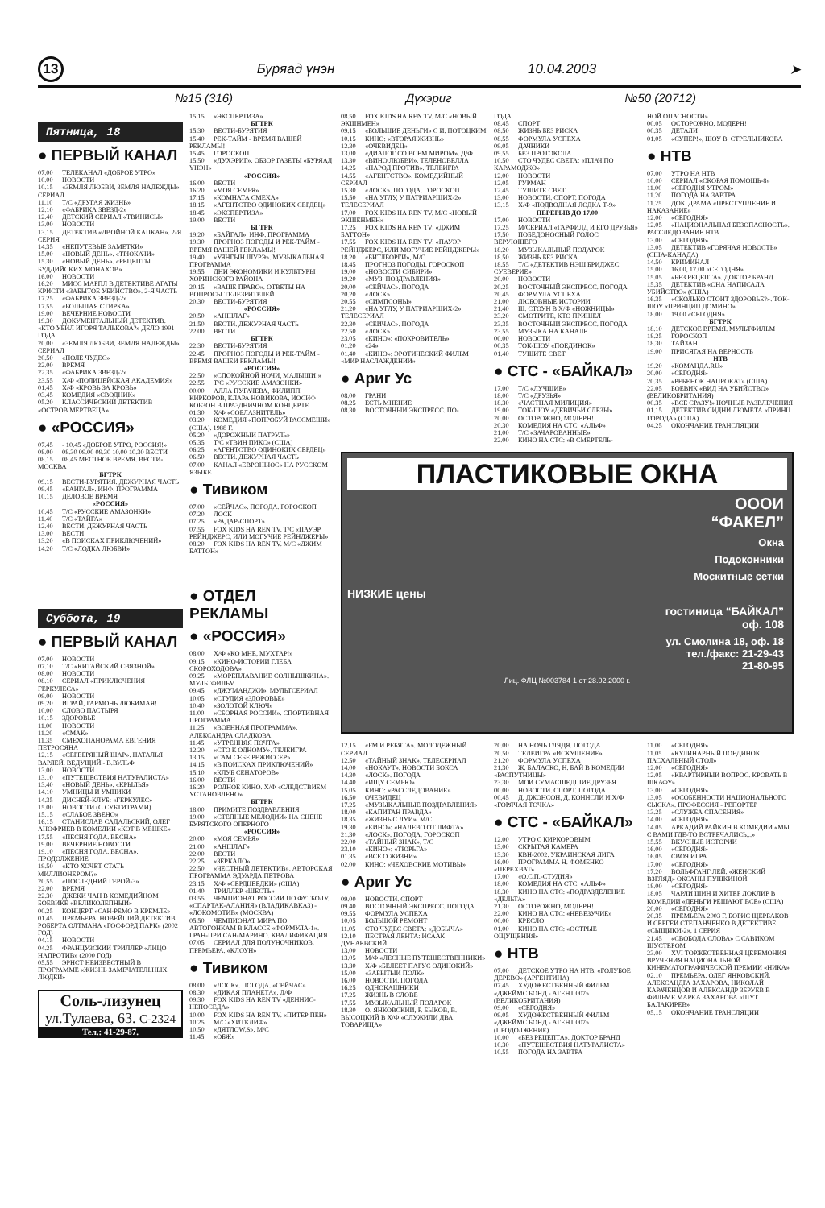13 Буряад үнэн 10.04.2003 ➤
№15 (316) Дүхэриг №50 (20712)
Пятница, 18
● ПЕРВЫЙ КАНАЛ
07.00 ТЕЛЕКАНАЛ «ДОБРОЕ УТРО»
10.00 НОВОСТИ
10.15 «ЗЕМЛЯ ЛЮБВИ, ЗЕМЛЯ НАДЕЖДЫ». СЕРИАЛ
11.10 Т/С «ДРУГАЯ ЖИЗНЬ»
12.10 «ФАБРИКА ЗВЕЗД-2»
12.40 ДЕТСКИЙ СЕРИАЛ «ТВИНИСЫ»
13.00 НОВОСТИ
13.15 ДЕТЕКТИВ «ДВОЙНОЙ КАПКАН». 2-Я СЕРИЯ
14.35 «НЕПУТЕВЫЕ ЗАМЕТКИ»
15.00 «НОВЫЙ ДЕНЬ». «ТРЮКАЧИ»
15.30 «НОВЫЙ ДЕНЬ». «РЕЦЕПТЫ БУДДИЙСКИХ МОНАХОВ»
16.00 НОВОСТИ
16.20 МИСС МАРПЛ В ДЕТЕКТИВЕ АГАТЫ КРИСТИ «ЗАБЫТОЕ УБИЙСТВО». 2-Я ЧАСТЬ
17.25 «ФАБРИКА ЗВЕЗД-2»
17.55 «БОЛЬШАЯ СТИРКА»
19.00 ВЕЧЕРНИЕ НОВОСТИ
19.30 ДОКУМЕНТАЛЬНЫЙ ДЕТЕКТИВ. «КТО УБИЛ ИГОРЯ ТАЛЬКОВА?» ДЕЛО 1991 ГОДА
20.00 «ЗЕМЛЯ ЛЮБВИ, ЗЕМЛЯ НАДЕЖДЫ». СЕРИАЛ
20.50 «ПОЛЕ ЧУДЕС»
22.00 ВРЕМЯ
22.35 «ФАБРИКА ЗВЕЗД-2»
23.55 Х/Ф «ПОЛИЦЕЙСКАЯ АКАДЕМИЯ»
01.45 Х/Ф «КРОВЬ ЗА КРОВЬ»
03.45 КОМЕДИЯ «СВОДНИК»
05.20 КЛАССИЧЕСКИЙ ДЕТЕКТИВ «ОСТРОВ МЕРТВЕЦА»
● «РОССИЯ»
07.45 - 10.45 «ДОБРОЕ УТРО, РОССИЯ!»
08.00 08.30 09.00 09.30 10.00 10.30 ВЕСТИ
08.15 08.45 МЕСТНОЕ ВРЕМЯ. ВЕСТИ-МОСКВА
БГТРК
09.15 ВЕСТИ-БУРЯТИЯ. ДЕЖУРНАЯ ЧАСТЬ
09.45 «БАЙГАЛ». ИНФ. ПРОГРАММА
10.15 ДЕЛОВОЕ ВРЕМЯ
«РОССИЯ»
10.45 Т/С «РУССКИЕ АМАЗОНКИ»
11.40 Т/С «ТАЙГА»
12.40 ВЕСТИ. ДЕЖУРНАЯ ЧАСТЬ
13.00 ВЕСТИ
13.20 «В ПОИСКАХ ПРИКЛЮЧЕНИЙ»
14.20 Т/С «ЛОДКА ЛЮБВИ»
Суббота, 19
● ПЕРВЫЙ КАНАЛ
07.00 НОВОСТИ
07.10 Т/С «КИТАЙСКИЙ СВЯЗНОЙ»
08.00 НОВОСТИ
08.10 СЕРИАЛ «ПРИКЛЮЧЕНИЯ ГЕРКУЛЕСА»
09.00 НОВОСТИ
09.20 ИГРАЙ, ГАРМОНЬ ЛЮБИМАЯ!
10.00 СЛОВО ПАСТЫРЯ
10.15 ЗДОРОВЬЕ
11.00 НОВОСТИ
11.20 «СМАК»
11.35 СМЕХОПАНОРАМА ЕВГЕНИЯ ПЕТРОСЯНА
12.15 «СЕРЕБРЯНЫЙ ШАР». НАТАЛЬЯ ВАРЛЕЙ. ВЕДУЩИЙ - В.ВУЛЬФ
13.00 НОВОСТИ
13.10 «ПУТЕШЕСТВИЯ НАТУРАЛИСТА»
13.40 «НОВЫЙ ДЕНЬ». «КРЫЛЬЯ»
14.10 УМНИЦЫ И УМНИКИ
14.35 ДИСНЕЙ-КЛУБ: «ГЕРКУЛЕС»
15.00 НОВОСТИ (С СУБТИТРАМИ)
15.15 «СЛАБОЕ ЗВЕНО»
16.15 СТАНИСЛАВ САДАЛЬСКИЙ, ОЛЕГ АНОФРИЕВ В КОМЕДИИ «КОТ В МЕШКЕ»
17.55 «ПЕСНЯ ГОДА. ВЕСНА»
19.00 ВЕЧЕРНИЕ НОВОСТИ
19.10 «ПЕСНЯ ГОДА. ВЕСНА». ПРОДОЛЖЕНИЕ
19.50 «КТО ХОЧЕТ СТАТЬ МИЛЛИОНЕРОМ?»
20.55 «ПОСЛЕДНИЙ ГЕРОЙ-3»
22.00 ВРЕМЯ
22.30 ДЖЕКИ ЧАН В КОМЕДИЙНОМ БОЕВИКЕ «ВЕЛИКОЛЕПНЫЙ»
00.25 КОНЦЕРТ «САН-РЕМО В КРЕМЛЕ»
01.45 ПРЕМЬЕРА. НОВЕЙШИЙ ДЕТЕКТИВ РОБЕРТА ОЛТМАНА «ГОСФОРД ПАРК» (2002 ГОД)
04.15 НОВОСТИ
04.25 ФРАНЦУЗСКИЙ ТРИЛЛЕР «ЛИЦО НАПРОТИВ» (2000 ГОД)
05.55 ЭРНСТ НЕИЗВЕСТНЫЙ В ПРОГРАММЕ «ЖИЗНЬ ЗАМЕЧАТЕЛЬНЫХ ЛЮДЕЙ»
Соль-лизунец
ул.Тулаева, 63. С-2324
Тел.: 41-29-87.
15.15 «ЭКСПЕРТИЗА»
БГТРК
15.30 ВЕСТИ-БУРЯТИЯ
15.40 РЕК-ТАЙМ - ВРЕМЯ ВАШЕЙ РЕКЛАМЫ!
15.45 ГОРОСКОП
15.50 «ДУХЭРИГ». ОБЗОР ГАЗЕТЫ «БУРЯАД ҮНЭН»
«РОССИЯ»
16.00 ВЕСТИ
16.20 «МОЯ СЕМЬЯ»
17.15 «КОМНАТА СМЕХА»
18.15 «АГЕНТСТВО ОДИНОКИХ СЕРДЕЦ»
18.45 «ЭКСПЕРТИЗА»
19.00 ВЕСТИ
БГТРК
19.20 «БАЙГАЛ». ИНФ. ПРОГРАММА
19.30 ПРОГНОЗ ПОГОДЫ И РЕК-ТАЙМ - ВРЕМЯ ВАШЕЙ РЕКЛАМЫ!
19.40 «УЯНГЫН ШУРЭ». МУЗЫКАЛЬНАЯ ПРОГРАММА
19.55 ДНИ ЭКОНОМИКИ И КУЛЬТУРЫ ХОРИНСКОГО РАЙОНА
20.15 «ВАШЕ ПРАВО». ОТВЕТЫ НА ВОПРОСЫ ТЕЛЕЗРИТЕЛЕЙ
20.30 ВЕСТИ-БУРЯТИЯ
«РОССИЯ»
20.50 «АНШЛАГ»
21.50 ВЕСТИ. ДЕЖУРНАЯ ЧАСТЬ
22.00 ВЕСТИ
БГТРК
22.30 ВЕСТИ-БУРЯТИЯ
22.45 ПРОГНОЗ ПОГОДЫ И РЕК-ТАЙМ - ВРЕМЯ ВАШЕЙ РЕКЛАМЫ!
«РОССИЯ»
22.50 «СПОКОЙНОЙ НОЧИ, МАЛЫШИ!»
22.55 Т/С «РУССКИЕ АМАЗОНКИ»
00.00 АЛЛА ПУГАЧЕВА, ФИЛИПП КИРКОРОВ, КЛАРА НОВИКОВА, ИОСИФ КОБЗОН В ПРАЗДНИЧНОМ КОНЦЕРТЕ
01.30 Х/Ф «СОБЛАЗНИТЕЛЬ»
03.20 КОМЕДИЯ «ПОПРОБУЙ РАССМЕШИ» (США). 1988 Г.
05.20 «ДОРОЖНЫЙ ПАТРУЛЬ»
05.35 Т/С «ТВИН ПИКС» (США)
06.25 «АГЕНТСТВО ОДИНОКИХ СЕРДЕЦ»
06.50 ВЕСТИ. ДЕЖУРНАЯ ЧАСТЬ
07.00 КАНАЛ «ЕВРОНЬЮС» НА РУССКОМ ЯЗЫКЕ
● Тивиком
07.00 «СЕЙЧАС». ПОГОДА. ГОРОСКОП
07.20 ЛОСК
07.25 «РАДАР-СПОРТ»
07.55 FOX KIDS НА REN TV. Т/С «ПАУЭР РЕЙНДЖЕРС, ИЛИ МОГУЧИЕ РЕЙНДЖЕРЫ»
08.20 FOX KIDS НА REN TV. М/С «ДЖИМ БАТТОН»
● ОТДЕЛ РЕКЛАМЫ
● «РОССИЯ»
08.00 Х/Ф «КО МНЕ, МУХТАР!»
09.15 «КИНО-ИСТОРИИ ГЛЕБА СКОРОХОДОВА»
09.25 «МОРЕПЛАВАНИЕ СОЛНЫШКИНА». МУЛЬТФИЛЬМ
09.45 «ДЖУМАНДЖИ». МУЛЬТСЕРИАЛ
10.05 «СТУДИЯ «ЗДОРОВЬЕ»
10.40 «ЗОЛОТОЙ КЛЮЧ»
11.00 «СБОРНАЯ РОССИИ». СПОРТИВНАЯ ПРОГРАММА
11.25 «ВОЕННАЯ ПРОГРАММА». АЛЕКСАНДРА СЛАДКОВА
11.45 «УТРЕННЯЯ ПОЧТА»
12.20 «СТО К ОДНОМУ». ТЕЛЕИГРА
13.15 «САМ СЕБЕ РЕЖИССЕР»
14.15 «В ПОИСКАХ ПРИКЛЮЧЕНИЙ»
15.10 «КЛУБ СЕНАТОРОВ»
16.00 ВЕСТИ
16.20 РОДНОЕ КИНО. Х/Ф «СЛЕДСТВИЕМ УСТАНОВЛЕНО»
БГТРК
18.00 ПРИМИТЕ ПОЗДРАВЛЕНИЯ
19.00 «СТЕПНЫЕ МЕЛОДИИ» НА СЦЕНЕ БУРЯТСКОГО ОПЕРНОГО
«РОССИЯ»
20.00 «МОЯ СЕМЬЯ»
21.00 «АНШЛАГ»
22.00 ВЕСТИ
22.25 «ЗЕРКАЛО»
22.50 «ЧЕСТНЫЙ ДЕТЕКТИВ». АВТОРСКАЯ ПРОГРАММА ЭДУАРДА ПЕТРОВА
23.15 Х/Ф «СЕРДЦЕЕДКИ» (США)
01.40 ТРИЛЛЕР «ШЕСТЬ»
03.55 ЧЕМПИОНАТ РОССИИ ПО ФУТБОЛУ. «СПАРТАК-АЛАНИЯ» (ВЛАДИКАВКАЗ) - «ЛОКОМОТИВ» (МОСКВА)
05.50 ЧЕМПИОНАТ МИРА ПО АВТОГОНКАМ В КЛАССЕ «ФОРМУЛА-1». ГРАН-ПРИ САН-МАРИНО. КВАЛИФИКАЦИЯ
07.05 СЕРИАЛ ДЛЯ ПОЛУНОЧНИКОВ. ПРЕМЬЕРА. «КЛОУН»
● Тивиком
08.00 «ЛОСК». ПОГОДА. «СЕЙЧАС»
08.30 «ДИКАЯ ПЛАНЕТА», Д/Ф
09.30 FOX KIDS НА REN TV «ДЕННИС-НЕПОСЕДА»
10.00 FOX KIDS НА REN TV. «ПИТЕР ПЕН»
10.25 М/С «ХИТКЛИФ»
10.50 «ДЯТЛОW,S», М/С
11.45 «ОБЖ»
08.50 FOX KIDS НА REN TV. М/С «НОВЫЙ ЭКШНМЕН»
09.15 «БОЛЬШИЕ ДЕНЬГИ» С И. ПОТОЦКИМ
10.15 КИНО: «ВТОРАЯ ЖИЗНЬ»
12.30 «ОЧЕВИДЕЦ»
13.00 «ДИАЛОГ СО ВСЕМ МИРОМ». Д/Ф
13.30 «ВИНО ЛЮБВИ». ТЕЛЕНОВЕЛЛА
14.25 «НАРОД ПРОТИВ». ТЕЛЕИГРА
14.55 «АГЕНТСТВО». КОМЕДИЙНЫЙ СЕРИАЛ
15.30 «ЛОСК». ПОГОДА. ГОРОСКОП
15.50 «НА УГЛУ, У ПАТРИАРШИХ-2», ТЕЛЕСЕРИАЛ
17.00 FOX KIDS НА REN TV. М/С «НОВЫЙ ЭКШЕНМЕН»
17.25 FOX KIDS НА REN TV: «ДЖИМ БАТТОН»
17.55 FOX KIDS НА REN TV: «ПАУЭР РЕЙНДЖЕРС, ИЛИ МОГУЧИЕ РЕЙНДЖЕРЫ»
18.20 «БИТЛБОРГИ», М/С
18.45 ПРОГНОЗ ПОГОДЫ. ГОРОСКОП
19.00 «НОВОСТИ СИБИРИ»
19.20 «МУЗ. ПОЗДРАВЛЕНИЯ»
20.00 «СЕЙЧАС». ПОГОДА
20.20 «ЛОСК»
20.55 «СИМПСОНЫ»
21.20 «НА УГЛУ, У ПАТРИАРШИХ-2», ТЕЛЕСЕРИАЛ
22.30 «СЕЙЧАС». ПОГОДА
22.50 «ЛОСК»
23.05 «КИНО»: «ПОКРОВИТЕЛЬ»
01.20 «24»
01.40 «КИНО»: ЭРОТИЧЕСКИЙ ФИЛЬМ «МИР НАСЛАЖДЕНИЙ»
● Ариг Ус
08.00 ГРАНИ
08.25 ЕСТЬ МНЕНИЕ
08.30 ВОСТОЧНЫЙ ЭКСПРЕСС. ПО-
ГОДА
08.45 СПОРТ
08.50 ЖИЗНЬ БЕЗ РИСКА
08.55 ФОРМУЛА УСПЕХА
09.05 ДАЧНИКИ
09.55 БЕЗ ПРОТОКОЛА
10.50 СТО ЧУДЕС СВЕТА: «ПЛАЧ ПО КАРАМОДЖО»
12.00 НОВОСТИ
12.05 ГУРМАН
12.45 ТУШИТЕ СВЕТ
13.00 НОВОСТИ. СПОРТ. ПОГОДА
13.15 Х/Ф «ПОДВОДНАЯ ЛОДКА Т-9»
ПЕРЕРЫВ ДО 17.00
17.00 НОВОСТИ
17.25 М/СЕРИАЛ «ГАРФИЛД И ЕГО ДРУЗЬЯ»
17.50 ПОБЕДОНОСНЫЙ ГОЛОС ВЕРУЮЩЕГО
18.20 МУЗЫКАЛЬНЫЙ ПОДАРОК
18.50 ЖИЗНЬ БЕЗ РИСКА
18.55 Т/С «ДЕТЕКТИВ НЭШ БРИДЖЕС: СУЕВЕРИЕ»
20.00 НОВОСТИ
20.25 ВОСТОЧНЫЙ ЭКСПРЕСС. ПОГОДА
20.45 ФОРМУЛА УСПЕХА
21.00 ЛЮБОВНЫЕ ИСТОРИИ
21.40 Ш. СТОУН В Х/Ф «НОЖНИЦЫ»
23.20 СМОТРИТЕ, КТО ПРИШЕЛ
23.35 ВОСТОЧНЫЙ ЭКСПРЕСС. ПОГОДА
23.55 МУЗЫКА НА КАНАЛЕ
00.00 НОВОСТИ
00.35 ТОК-ШОУ «ПОЕДИНОК»
01.40 ТУШИТЕ СВЕТ
● СТС - «БАЙКАЛ»
17.00 Т/С «ЛУЧШИЕ»
18.00 Т/С «ДРУЗЬЯ»
18.30 «ЧАСТНАЯ МИЛИЦИЯ»
19.00 ТОК-ШОУ «ДЕВИЧЬИ СЛЕЗЫ»
20.00 ОСТОРОЖНО, МОДЕРН!
20.30 КОМЕДИЯ НА СТС: «АЛЬФ»
21.00 Т/С «ЗАЧАРОВАННЫЕ»
22.00 КИНО НА СТС: «В СМЕРТЕЛЬ-
НОЙ ОПАСНОСТИ»
00.05 ОСТОРОЖНО, МОДЕРН!
00.35 ДЕТАЛИ
01.05 «СУПЕР!», ШОУ В. СТРЕЛЬНИКОВА
● НТВ
07.00 УТРО НА НТВ
10.00 СЕРИАЛ «СКОРАЯ ПОМОЩЬ-8»
11.00 «СЕГОДНЯ УТРОМ»
11.20 ПОГОДА НА ЗАВТРА
11.25 ДОК. ДРАМА «ПРЕСТУПЛЕНИЕ И НАКАЗАНИЕ»
12.00 «СЕГОДНЯ»
12.05 «НАЦИОНАЛЬНАЯ БЕЗОПАСНОСТЬ». РАССЛЕДОВАНИЕ НТВ
13.00 «СЕГОДНЯ»
13.05 ДЕТЕКТИВ «ГОРЯЧАЯ НОВОСТЬ» (США-КАНАДА)
14.50 КРИМИНАЛ
15.00 16.00, 17.00 «СЕГОДНЯ»
15.05 «БЕЗ РЕЦЕПТА». ДОКТОР БРАНД
15.35 ДЕТЕКТИВ «ОНА НАПИСАЛА УБИЙСТВО» (США)
16.35 «СКОЛЬКО СТОИТ ЗДОРОВЬЕ?». ТОК-ШОУ «ПРИНЦИП ДОМИНО»
18.00 19.00 «СЕГОДНЯ»
БГТРК
18.10 ДЕТСКОЕ ВРЕМЯ. МУЛЬТФИЛЬМ
18.25 ГОРОСКОП
18.30 ТАЙЗАН
19.00 ПРИСЯГАЯ НА ВЕРНОСТЬ
НТВ
19.20 «КОМАНДА.RU»
20.00 «СЕГОДНЯ»
20.35 «РЕБЕНОК НАПРОКАТ» (США)
22.05 БОЕВИК «ВИД НА УБИЙСТВО» (ВЕЛИКОБРИТАНИЯ)
00.35 «ВСЕ СРАЗУ!» НОЧНЫЕ РАЗВЛЕЧЕНИЯ
01.15 ДЕТЕКТИВ СИДНИ ЛЮМЕТА «ПРИНЦ ГОРОДА» (США)
04.25 ОКОНЧАНИЕ ТРАНСЛЯЦИИ
ПЛАСТИКОВЫЕ ОКНА
ОООИ
“ФАКЕЛ”
Окна
Подоконники
Москитные сетки
НИЗКИЕ цены
гостиница “БАЙКАЛ”
оф. 108
ул. Смолина 18, оф. 18
тел./факс: 21-29-43
21-80-95
Лиц. ФЛЦ №003784-1 от 28.02.2000 г.
12.15 «FM И РЕБЯТА». МОЛОДЕЖНЫЙ СЕРИАЛ
12.50 «ТАЙНЫЙ ЗНАК», ТЕЛЕСЕРИАЛ
14.00 «НОКАУТ». НОВОСТИ БОКСА
14.30 «ЛОСК». ПОГОДА
14.40 «ИЩУ СЕМЬЮ»
15.05 КИНО: «РАССЛЕДОВАНИЕ»
16.50 ОЧЕВИДЕЦ
17.25 «МУЗЫКАЛЬНЫЕ ПОЗДРАВЛЕНИЯ»
18.00 «КАПИТАН ПРАВДА»
18.35 «ЖИЗНЬ С ЛУИ». М/С
19.30 «КИНО»: «НАЛЕВО ОТ ЛИФТА»
21.30 «ЛОСК». ПОГОДА. ГОРОСКОП
22.00 «ТАЙНЫЙ ЗНАК», Т/С
23.10 «КИНО»: «ТЮРЬГА»
01.35 «ВСЕ О ЖИЗНИ»
02.00 КИНО: «ЧЕХОВСКИЕ МОТИВЫ»
● Ариг Ус
09.00 НОВОСТИ. СПОРТ
09.40 ВОСТОЧНЫЙ ЭКСПРЕСС. ПОГОДА
09.55 ФОРМУЛА УСПЕХА
10.05 БОЛЬШОЙ РЕМОНТ
11.05 СТО ЧУДЕС СВЕТА: «ДОБЫЧА»
12.10 ПЕСТРАЯ ЛЕНТА: ИСААК ДУНАЕВСКИЙ
13.00 НОВОСТИ
13.05 М/Ф «ЛЕСНЫЕ ПУТЕШЕСТВЕННИКИ»
13.30 Х/Ф «БЕЛЕЕТ ПАРУС ОДИНОКИЙ»
15.00 «ЗАБЫТЫЙ ПОЛК»
16.00 НОВОСТИ. ПОГОДА
16.25 ОДНОКАШНИКИ
17.25 ЖИЗНЬ В СЛОВЕ
17.55 МУЗЫКАЛЬНЫЙ ПОДАРОК
18.30 О. ЯНКОВСКИЙ, Р. БЫКОВ, В. ВЫСОЦКИЙ В Х/Ф «СЛУЖИЛИ ДВА ТОВАРИЩА»
20.00 НА НОЧЬ ГЛЯДЯ. ПОГОДА
20.50 ТЕЛЕИГРА «ИСКУШЕНИЕ»
21.20 ФОРМУЛА УСПЕХА
21.30 Ж. БАЛАСКО, Н. БАЙ В КОМЕДИИ «РАСПУТНИЦЫ»
23.30 МОИ СУМАСШЕДШИЕ ДРУЗЬЯ
00.00 НОВОСТИ. СПОРТ. ПОГОДА
00.45 Д. ДЖОНСОН, Д. КОННСЛИ И Х/Ф «ГОРЯЧАЯ ТОЧКА»
● СТС - «БАЙКАЛ»
12.00 УТРО С КИРКОРОВЫМ
13.00 СКРЫТАЯ КАМЕРА
13.30 КВН-2002. УКРАИНСКАЯ ЛИГА
16.00 ПРОГРАММА Н. ФОМЕНКО «ПЕРЕХВАТ»
17.00 «О.С.П.-СТУДИЯ»
18.00 КОМЕДИЯ НА СТС: «АЛЬФ»
18.30 КИНО НА СТС: «ПОДРАЗДЕЛЕНИЕ «ДЕЛЬТА»
21.30 ОСТОРОЖНО, МОДЕРН!
22.00 КИНО НА СТС: «НЕВЕЗУЧИЕ»
00.00 КРЕСЛО
01.00 КИНО НА СТС: «ОСТРЫЕ ОЩУЩЕНИЯ»
● НТВ
07.00 ДЕТСКОЕ УТРО НА НТВ. «ГОЛУБОЕ ДЕРЕВО» (АРГЕНТИНА)
07.45 ХУДОЖЕСТВЕННЫЙ ФИЛЬМ «ДЖЕЙМС БОНД - АГЕНТ 007» (ВЕЛИКОБРИТАНИЯ)
09.00 «СЕГОДНЯ»
09.05 ХУДОЖЕСТВЕННЫЙ ФИЛЬМ «ДЖЕЙМС БОНД - АГЕНТ 007» (ПРОДОЛЖЕНИЕ)
10.00 «БЕЗ РЕЦЕПТА». ДОКТОР БРАНД
10.30 «ПУТЕШЕСТВИЯ НАТУРАЛИСТА»
10.55 ПОГОДА НА ЗАВТРА
11.00 «СЕГОДНЯ»
11.05 «КУЛИНАРНЫЙ ПОЕДИНОК. ПАСХАЛЬНЫЙ СТОЛ»
12.00 «СЕГОДНЯ»
12.05 «КВАРТИРНЫЙ ВОПРОС. КРОВАТЬ В ШКАФУ»
13.00 «СЕГОДНЯ»
13.05 «ОСОБЕННОСТИ НАЦИОНАЛЬНОГО СЫСКА». ПРОФЕССИЯ - РЕПОРТЕР
13.25 «СЛУЖБА СПАСЕНИЯ»
14.00 «СЕГОДНЯ»
14.05 АРКАДИЙ РАЙКИН В КОМЕДИИ «МЫ С ВАМИ ГДЕ-ТО ВСТРЕЧАЛИСЬ...»
15.55 ВКУСНЫЕ ИСТОРИИ
16.00 «СЕГОДНЯ»
16.05 СВОЯ ИГРА
17.00 «СЕГОДНЯ»
17.20 ВОЛЬФГАНГ ЛЕЙ. «ЖЕНСКИЙ ВЗГЛЯД» ОКСАНЫ ПУШКИНОЙ
18.00 «СЕГОДНЯ»
18.05 ЧАРЛИ ШИН И ХИТЕР ЛОКЛИР В КОМЕДИИ «ДЕНЬГИ РЕШАЮТ ВСЕ» (США)
20.00 «СЕГОДНЯ»
20.35 ПРЕМЬЕРА 2003 Г. БОРИС ЩЕРБАКОВ И СЕРГЕЙ СТЕПАНЧЕНКО В ДЕТЕКТИВЕ «СЫЩИКИ-2», 1 СЕРИЯ
21.45 «СВОБОДА СЛОВА» С САВИКОМ ШУСТЕРОМ
23.00 XVI ТОРЖЕСТВЕННАЯ ЦЕРЕМОНИЯ ВРУЧЕНИЯ НАЦИОНАЛЬНОЙ КИНЕМАТОГРАФИЧЕСКОЙ ПРЕМИИ «НИКА»
02.10 ПРЕМЬЕРА. ОЛЕГ ЯНКОВСКИЙ, АЛЕКСАНДРА ЗАХАРОВА, НИКОЛАЙ КАРАЧЕНЦОВ И АЛЕКСАНДР ЗБРУЕВ В ФИЛЬМЕ МАРКА ЗАХАРОВА «ШУТ БАЛАКИРЕВ»
05.15 ОКОНЧАНИЕ ТРАНСЛЯЦИИ